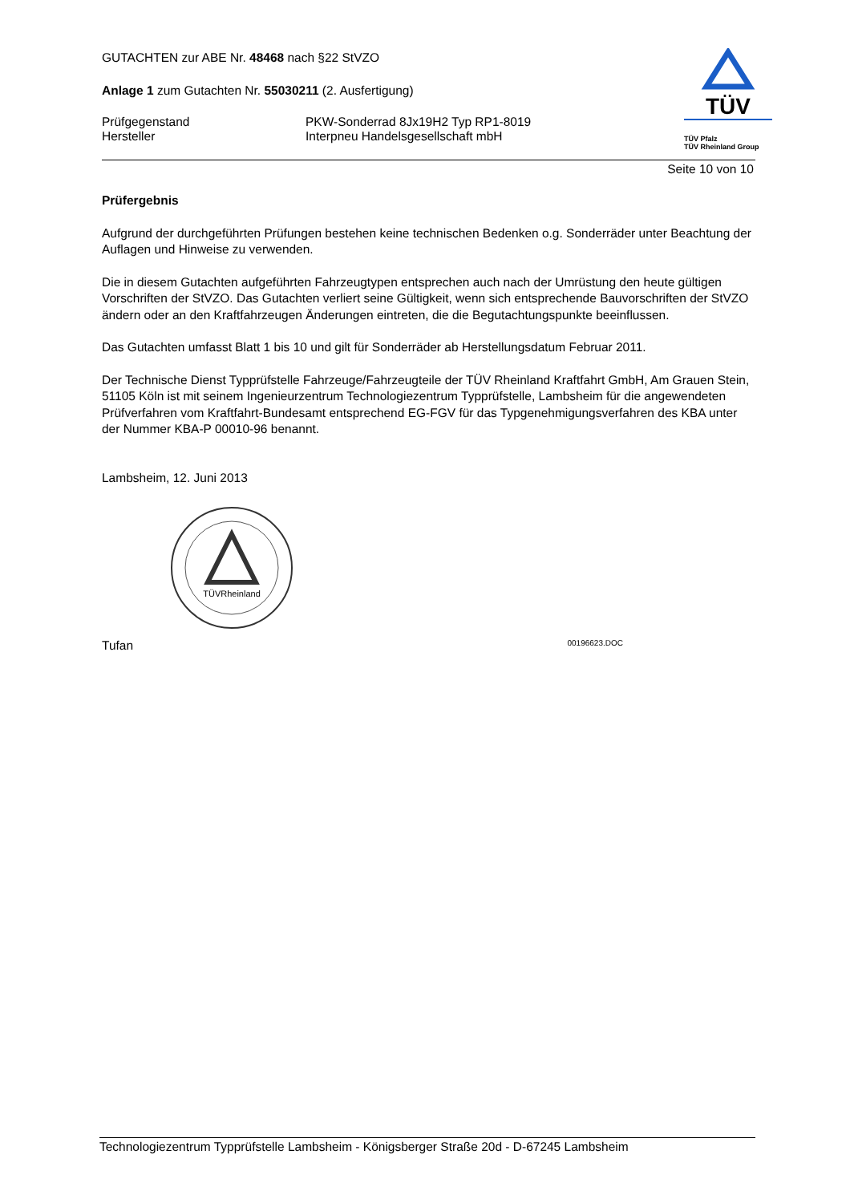GUTACHTEN zur ABE Nr. 48468 nach §22 StVZO
Anlage 1 zum Gutachten Nr. 55030211 (2. Ausfertigung)
Prüfgegenstand
Hersteller
PKW-Sonderrad 8Jx19H2 Typ RP1-8019
Interpneu Handelsgesellschaft mbH
Seite 10 von 10
Prüfergebnis
Aufgrund der durchgeführten Prüfungen bestehen keine technischen Bedenken o.g. Sonderräder unter Beachtung der Auflagen und Hinweise zu verwenden.
Die in diesem Gutachten aufgeführten Fahrzeugtypen entsprechen auch nach der Umrüstung den heute gültigen Vorschriften der StVZO. Das Gutachten verliert seine Gültigkeit, wenn sich entsprechende Bauvorschriften der StVZO ändern oder an den Kraftfahrzeugen Änderungen eintreten, die die Begutachtungspunkte beeinflussen.
Das Gutachten umfasst Blatt 1 bis 10 und gilt für Sonderräder ab Herstellungsdatum Februar 2011.
Der Technische Dienst Typprüfstelle Fahrzeuge/Fahrzeugteile der TÜV Rheinland Kraftfahrt GmbH, Am Grauen Stein, 51105 Köln ist mit seinem Ingenieurzentrum Technologiezentrum Typprüfstelle, Lambsheim für die angewendeten Prüfverfahren vom Kraftfahrt-Bundesamt entsprechend EG-FGV für das Typgenehmigungsverfahren des KBA unter der Nummer KBA-P 00010-96 benannt.
Lambsheim, 12. Juni 2013
TÜVRheinland
Tufan 00196623.DOC
TÜV
TÜV Pfalz
TÜV Rheinland Group
Technologiezentrum Typprüfstelle Lambsheim - Königsberger Straße 20d - D-67245 Lambsheim